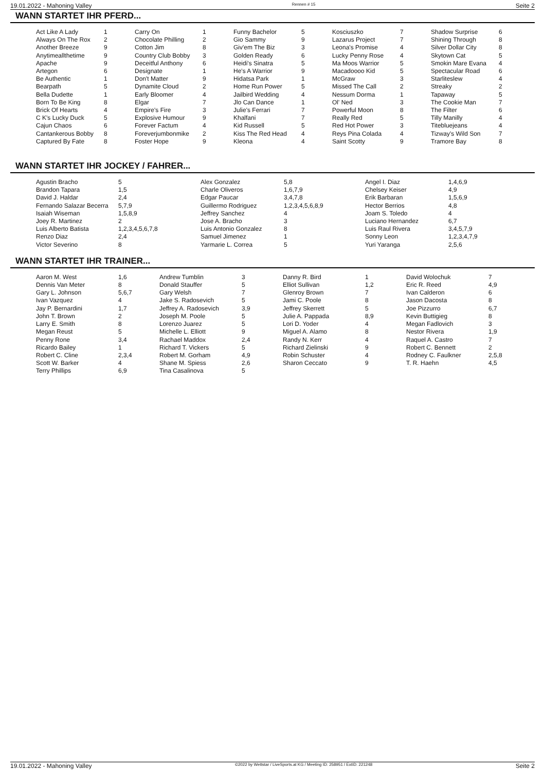19.01.2022 - Mahoning Valley Rennen # 15 Seite 2
WANN STARTET IHR PFERD...
| Act Like A Lady | 1 | Carry On | 1 | Funny Bachelor | 5 | Kosciuszko | 7 | Shadow Surprise | 6 |
| Always On The Rox | 2 | Chocolate Philling | 2 | Gio Sammy | 9 | Lazarus Project | 7 | Shining Through | 8 |
| Another Breeze | 9 | Cotton Jim | 8 | Giv'em The Biz | 3 | Leona's Promise | 4 | Silver Dollar City | 8 |
| Anytimeallthetime | 9 | Country Club Bobby | 3 | Golden Ready | 6 | Lucky Penny Rose | 4 | Skytown Cat | 5 |
| Apache | 9 | Deceitful Anthony | 6 | Heidi's Sinatra | 5 | Ma Moos Warrior | 5 | Smokin Mare Evana | 4 |
| Artegon | 6 | Designate | 1 | He's A Warrior | 9 | Macadoooo Kid | 5 | Spectacular Road | 6 |
| Be Authentic | 1 | Don't Matter | 9 | Hidatsa Park | 1 | McGraw | 3 | Starliteslew | 4 |
| Bearpath | 5 | Dynamite Cloud | 2 | Home Run Power | 5 | Missed The Call | 2 | Streaky | 2 |
| Bella Dudette | 1 | Early Bloomer | 4 | Jailbird Wedding | 4 | Nessum Dorma | 1 | Tapaway | 5 |
| Born To Be King | 8 | Elgar | 7 | Jlo Can Dance | 1 | Ol' Ned | 3 | The Cookie Man | 7 |
| Brick Of Hearts | 4 | Empire's Fire | 3 | Julie's Ferrari | 7 | Powerful Moon | 8 | The Filter | 6 |
| C K's Lucky Duck | 5 | Explosive Humour | 9 | Khalfani | 7 | Really Red | 5 | Tilly Manilly | 4 |
| Cajun Chaos | 6 | Forever Factum | 4 | Kid Russell | 5 | Red Hot Power | 3 | Titebluejeans | 4 |
| Cantankerous Bobby | 8 | Foreverjumbonmike | 2 | Kiss The Red Head | 4 | Reys Pina Colada | 4 | Tizway's Wild Son | 7 |
| Captured By Fate | 8 | Foster Hope | 9 | Kleona | 4 | Saint Scotty | 9 | Tramore Bay | 8 |
WANN STARTET IHR JOCKEY / FAHRER...
| Agustin Bracho | 5 | Alex Gonzalez | 5,8 | Angel I. Diaz | 1,4,6,9 |
| Brandon Tapara | 1,5 | Charle Oliveros | 1,6,7,9 | Chelsey Keiser | 4,9 |
| David J. Haldar | 2,4 | Edgar Paucar | 3,4,7,8 | Erik Barbaran | 1,5,6,9 |
| Fernando Salazar Becerra | 5,7,9 | Guillermo Rodriguez | 1,2,3,4,5,6,8,9 | Hector Berrios | 4,8 |
| Isaiah Wiseman | 1,5,8,9 | Jeffrey Sanchez | 4 | Joam S. Toledo | 4 |
| Joey R. Martinez | 2 | Jose A. Bracho | 3 | Luciano Hernandez | 6,7 |
| Luis Alberto Batista | 1,2,3,4,5,6,7,8 | Luis Antonio Gonzalez | 8 | Luis Raul Rivera | 3,4,5,7,9 |
| Renzo Diaz | 2,4 | Samuel Jimenez | 1 | Sonny Leon | 1,2,3,4,7,9 |
| Victor Severino | 8 | Yarmarie L. Correa | 5 | Yuri Yaranga | 2,5,6 |
WANN STARTET IHR TRAINER...
| Aaron M. West | 1,6 | Andrew Tumblin | 3 | Danny R. Bird | 1 | David Wolochuk | 7 |
| Dennis Van Meter | 8 | Donald Stauffer | 5 | Elliot Sullivan | 1,2 | Eric R. Reed | 4,9 |
| Gary L. Johnson | 5,6,7 | Gary Welsh | 7 | Glenroy Brown | 7 | Ivan Calderon | 6 |
| Ivan Vazquez | 4 | Jake S. Radosevich | 5 | Jami C. Poole | 8 | Jason Dacosta | 8 |
| Jay P. Bernardini | 1,7 | Jeffrey A. Radosevich | 3,9 | Jeffrey Skerrett | 5 | Joe Pizzurro | 6,7 |
| John T. Brown | 2 | Joseph M. Poole | 5 | Julie A. Pappada | 8,9 | Kevin Buttigieg | 8 |
| Larry E. Smith | 8 | Lorenzo Juarez | 5 | Lori D. Yoder | 4 | Megan Fadlovich | 3 |
| Megan Reust | 5 | Michelle L. Elliott | 9 | Miguel A. Alamo | 8 | Nestor Rivera | 1,9 |
| Penny Rone | 3,4 | Rachael Maddox | 2,4 | Randy N. Kerr | 4 | Raquel A. Castro | 7 |
| Ricardo Bailey | 1 | Richard T. Vickers | 5 | Richard Zielinski | 9 | Robert C. Bennett | 2 |
| Robert C. Cline | 2,3,4 | Robert M. Gorham | 4,9 | Robin Schuster | 4 | Rodney C. Faulkner | 2,5,8 |
| Scott W. Barker | 4 | Shane M. Spiess | 2,6 | Sharon Ceccato | 9 | T. R. Haehn | 4,5 |
| Terry Phillips | 6,9 | Tina Casalinova | 5 | | | | |
19.01.2022 - Mahoning Valley ©2022 by Wettstar / LiveSports.at KG / Meeting ID: 258951 / ExtID: 221248 Seite 2